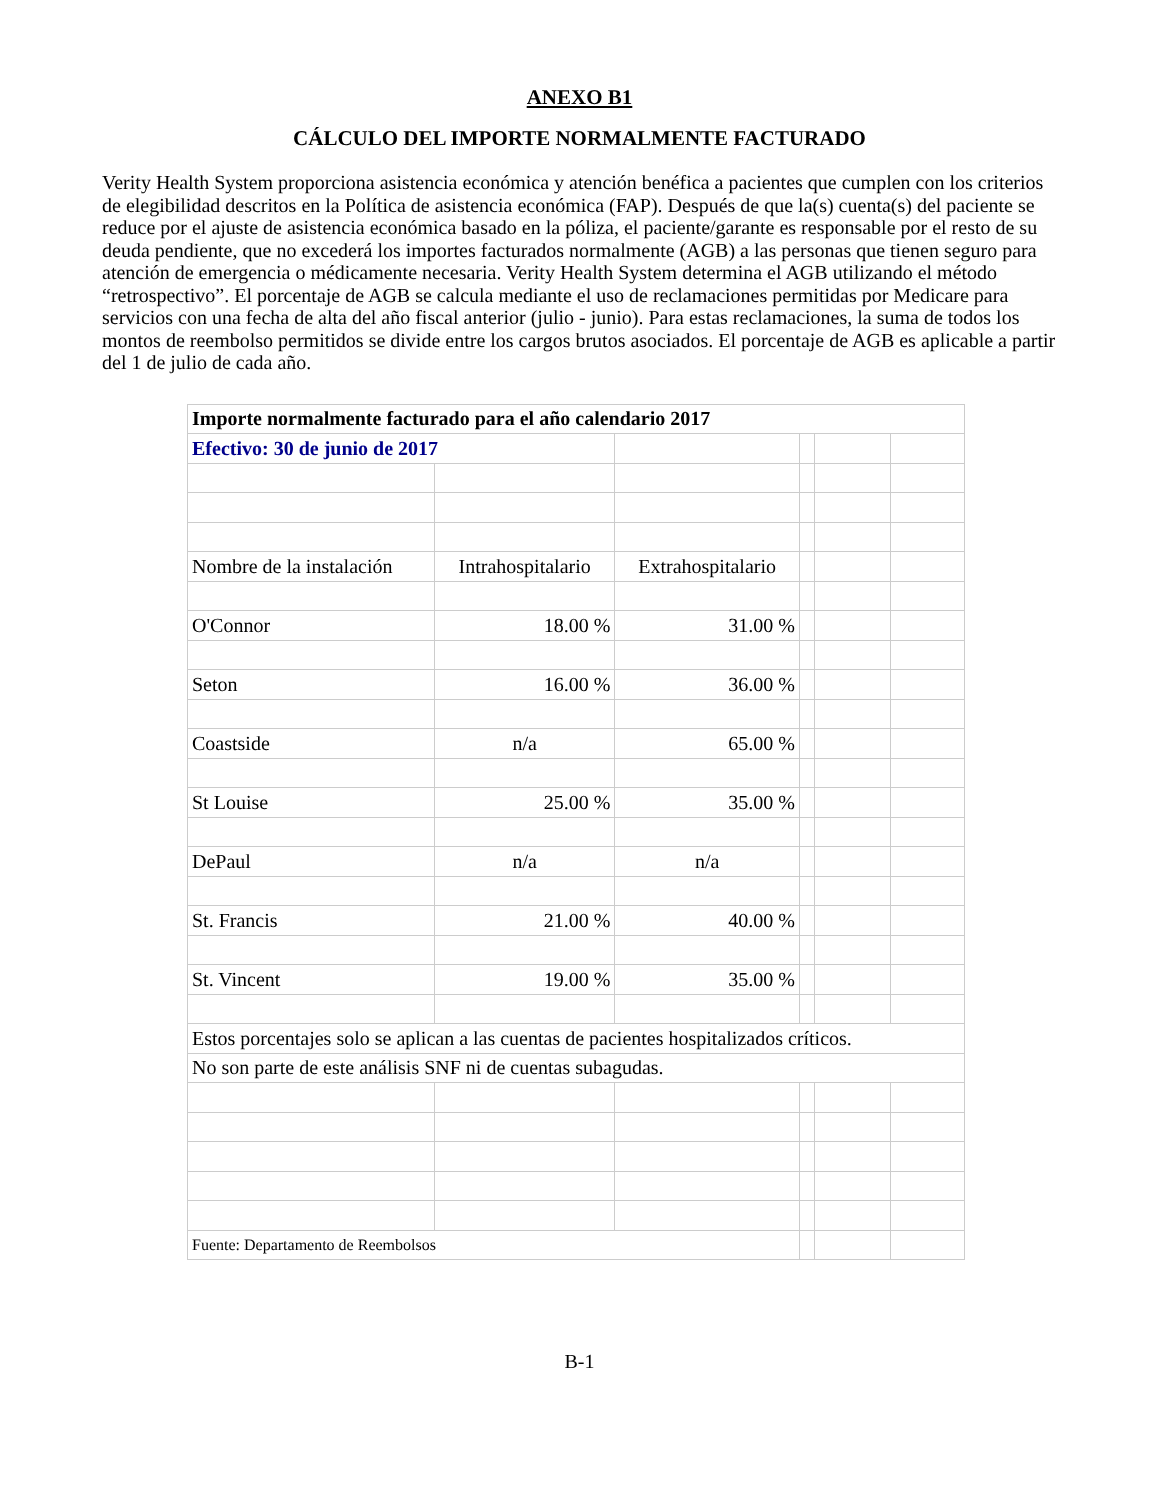ANEXO B1
CÁLCULO DEL IMPORTE NORMALMENTE FACTURADO
Verity Health System proporciona asistencia económica y atención benéfica a pacientes que cumplen con los criterios de elegibilidad descritos en la Política de asistencia económica (FAP). Después de que la(s) cuenta(s) del paciente se reduce por el ajuste de asistencia económica basado en la póliza, el paciente/garante es responsable por el resto de su deuda pendiente, que no excederá los importes facturados normalmente (AGB) a las personas que tienen seguro para atención de emergencia o médicamente necesaria. Verity Health System determina el AGB utilizando el método “retrospectivo”. El porcentaje de AGB se calcula mediante el uso de reclamaciones permitidas por Medicare para servicios con una fecha de alta del año fiscal anterior (julio - junio). Para estas reclamaciones, la suma de todos los montos de reembolso permitidos se divide entre los cargos brutos asociados. El porcentaje de AGB es aplicable a partir del 1 de julio de cada año.
| Importe normalmente facturado para el año calendario 2017 | | | | | |
| Efectivo: 30 de junio de 2017 | | | | | |
| Nombre de la instalación | Intrahospitalario | Extrahospitalario | | | |
| O'Connor | 18.00 % | 31.00 % | | | |
| Seton | 16.00 % | 36.00 % | | | |
| Coastside | n/a | 65.00 % | | | |
| St Louise | 25.00 % | 35.00 % | | | |
| DePaul | n/a | n/a | | | |
| St. Francis | 21.00 % | 40.00 % | | | |
| St. Vincent | 19.00 % | 35.00 % | | | |
| Estos porcentajes solo se aplican a las cuentas de pacientes hospitalizados críticos. | | | | | |
| No son parte de este análisis SNF ni de cuentas subagudas. | | | | | |
| Fuente: Departamento de Reembolsos | | | | | |
B-1